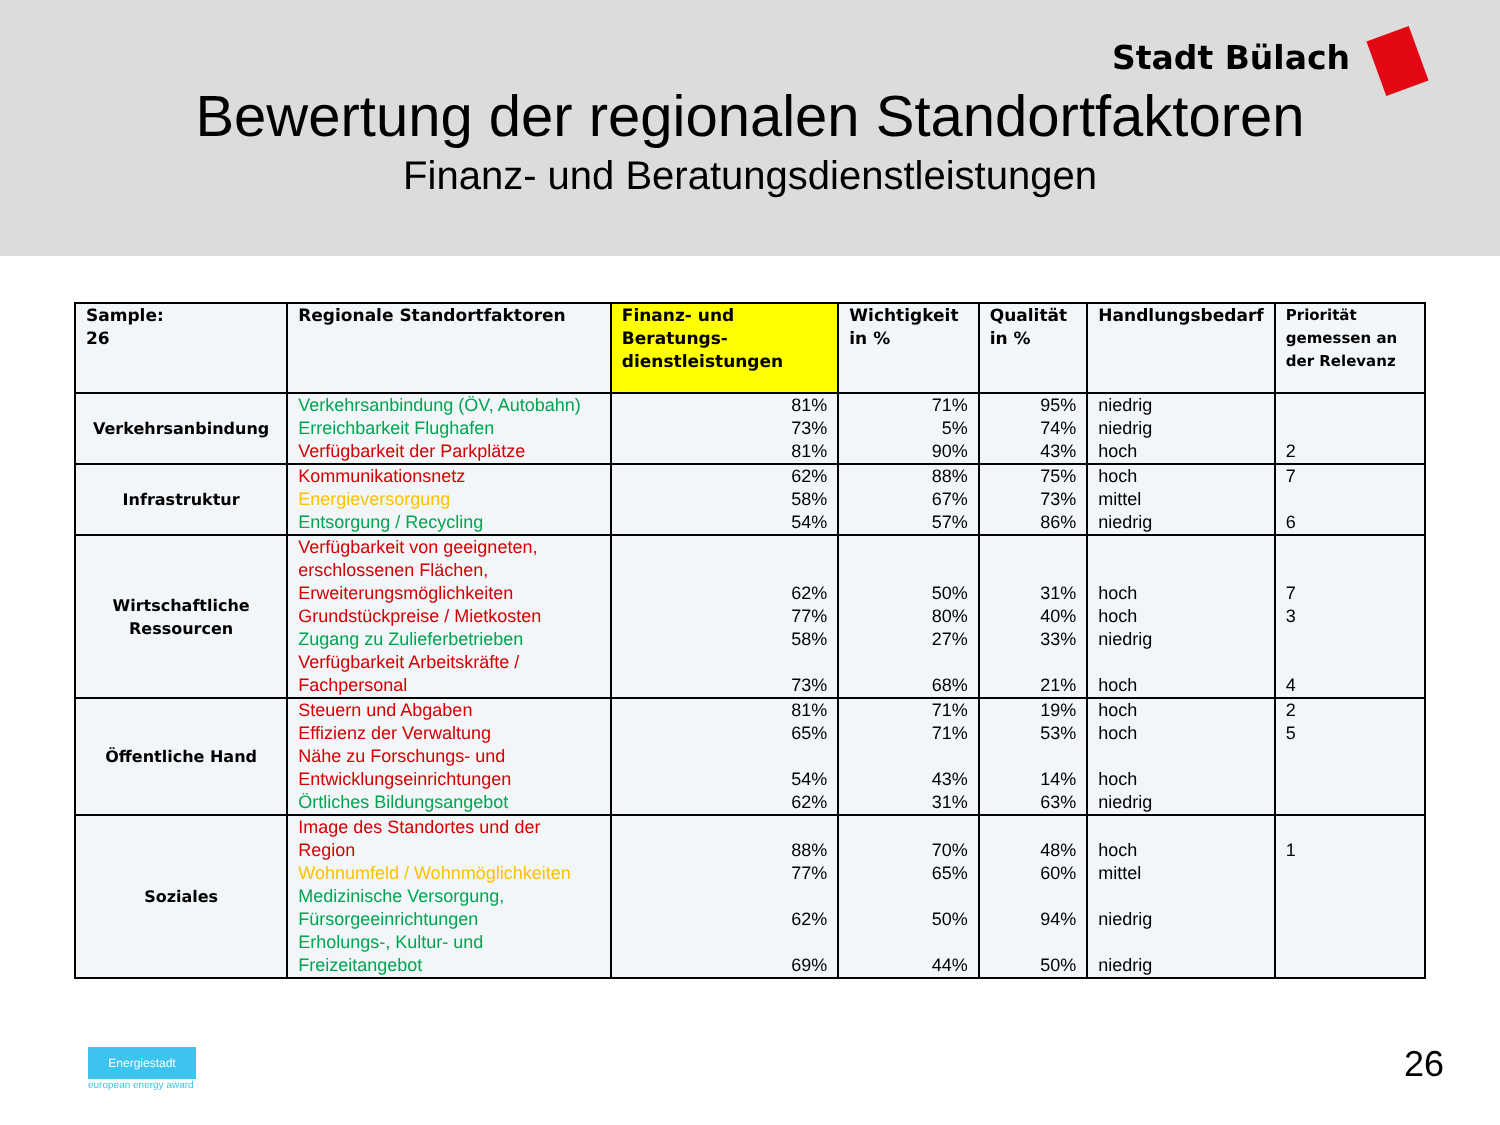Stadt Bülach
Bewertung der regionalen Standortfaktoren
Finanz- und Beratungsdienstleistungen
| Sample: 26 | Regionale Standortfaktoren | Finanz- und Beratungs-dienstleistungen | Wichtigkeit in % | Qualität in % | Handlungsbedarf | Priorität gemessen an der Relevanz |
| --- | --- | --- | --- | --- | --- | --- |
| Verkehrsanbindung | Verkehrsanbindung (ÖV, Autobahn) | 81% | 71% | 95% | niedrig | |
| | Erreichbarkeit Flughafen | 73% | 5% | 74% | niedrig | |
| | Verfügbarkeit der Parkplätze | 81% | 90% | 43% | hoch | 2 |
| Infrastruktur | Kommunikationsnetz | 62% | 88% | 75% | hoch | 7 |
| | Energieversorgung | 58% | 67% | 73% | mittel | |
| | Entsorgung / Recycling | 54% | 57% | 86% | niedrig | 6 |
| Wirtschaftliche Ressourcen | Verfügbarkeit von geeigneten, erschlossenen Flächen, Erweiterungsmöglichkeiten | 62% | 50% | 31% | hoch | 7 |
| | Grundstückpreise / Mietkosten | 77% | 80% | 40% | hoch | 3 |
| | Zugang zu Zulieferbetrieben | 58% | 27% | 33% | niedrig | |
| | Verfügbarkeit Arbeitskräfte / Fachpersonal | 73% | 68% | 21% | hoch | 4 |
| Öffentliche Hand | Steuern und Abgaben | 81% | 71% | 19% | hoch | 2 |
| | Effizienz der Verwaltung | 65% | 71% | 53% | hoch | 5 |
| | Nähe zu Forschungs- und Entwicklungseinrichtungen | 54% | 43% | 14% | hoch | |
| | Örtliches Bildungsangebot | 62% | 31% | 63% | niedrig | |
| Soziales | Image des Standortes und der Region | 88% | 70% | 48% | hoch | 1 |
| | Wohnumfeld / Wohnmöglichkeiten | 77% | 65% | 60% | mittel | |
| | Medizinische Versorgung, Fürsorgeeinrichtungen | 62% | 50% | 94% | niedrig | |
| | Erholungs-, Kultur- und Freizeitangebot | 69% | 44% | 50% | niedrig | |
Energiestadt
european energy award
26